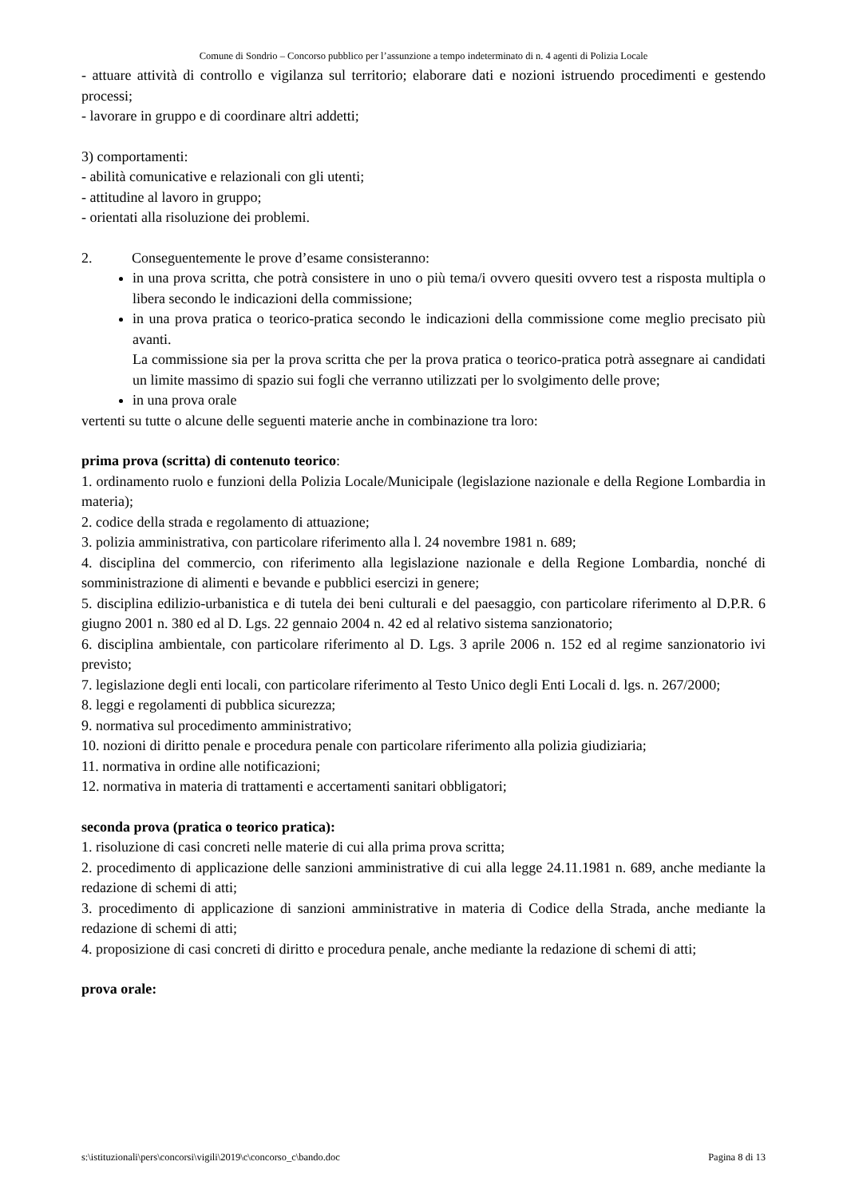Comune di Sondrio – Concorso pubblico per l’assunzione a tempo indeterminato di n. 4 agenti di Polizia Locale
- attuare attività di controllo e vigilanza sul territorio; elaborare dati e nozioni istruendo procedimenti e gestendo processi;
- lavorare in gruppo e di coordinare altri addetti;
3) comportamenti:
- abilità comunicative e relazionali con gli utenti;
- attitudine al lavoro in gruppo;
- orientati alla risoluzione dei problemi.
2. Conseguentemente le prove d’esame consisteranno:
in una prova scritta, che potrà consistere in uno o più tema/i ovvero quesiti ovvero test a risposta multipla o libera secondo le indicazioni della commissione;
in una prova pratica o teorico-pratica secondo le indicazioni della commissione come meglio precisato più avanti.
La commissione sia per la prova scritta che per la prova pratica o teorico-pratica potrà assegnare ai candidati un limite massimo di spazio sui fogli che verranno utilizzati per lo svolgimento delle prove;
in una prova orale
vertenti su tutte o alcune delle seguenti materie anche in combinazione tra loro:
prima prova (scritta) di contenuto teorico:
1. ordinamento ruolo e funzioni della Polizia Locale/Municipale (legislazione nazionale e della Regione Lombardia in materia);
2. codice della strada e regolamento di attuazione;
3. polizia amministrativa, con particolare riferimento alla l. 24 novembre 1981 n. 689;
4. disciplina del commercio, con riferimento alla legislazione nazionale e della Regione Lombardia, nonché di somministrazione di alimenti e bevande e pubblici esercizi in genere;
5. disciplina edilizio-urbanistica e di tutela dei beni culturali e del paesaggio, con particolare riferimento al D.P.R. 6 giugno 2001 n. 380 ed al D. Lgs. 22 gennaio 2004 n. 42 ed al relativo sistema sanzionatorio;
6. disciplina ambientale, con particolare riferimento al D. Lgs. 3 aprile 2006 n. 152 ed al regime sanzionatorio ivi previsto;
7. legislazione degli enti locali, con particolare riferimento al Testo Unico degli Enti Locali d. lgs. n. 267/2000;
8. leggi e regolamenti di pubblica sicurezza;
9. normativa sul procedimento amministrativo;
10. nozioni di diritto penale e procedura penale con particolare riferimento alla polizia giudiziaria;
11. normativa in ordine alle notificazioni;
12. normativa in materia di trattamenti e accertamenti sanitari obbligatori;
seconda prova (pratica o teorico pratica):
1. risoluzione di casi concreti nelle materie di cui alla prima prova scritta;
2. procedimento di applicazione delle sanzioni amministrative di cui alla legge 24.11.1981 n. 689, anche mediante la redazione di schemi di atti;
3. procedimento di applicazione di sanzioni amministrative in materia di Codice della Strada, anche mediante la redazione di schemi di atti;
4. proposizione di casi concreti di diritto e procedura penale, anche mediante la redazione di schemi di atti;
prova orale:
s:\istituzionali\pers\concorsi\vigili\2019\c\concorso_c\bando.doc Pagina 8 di 13